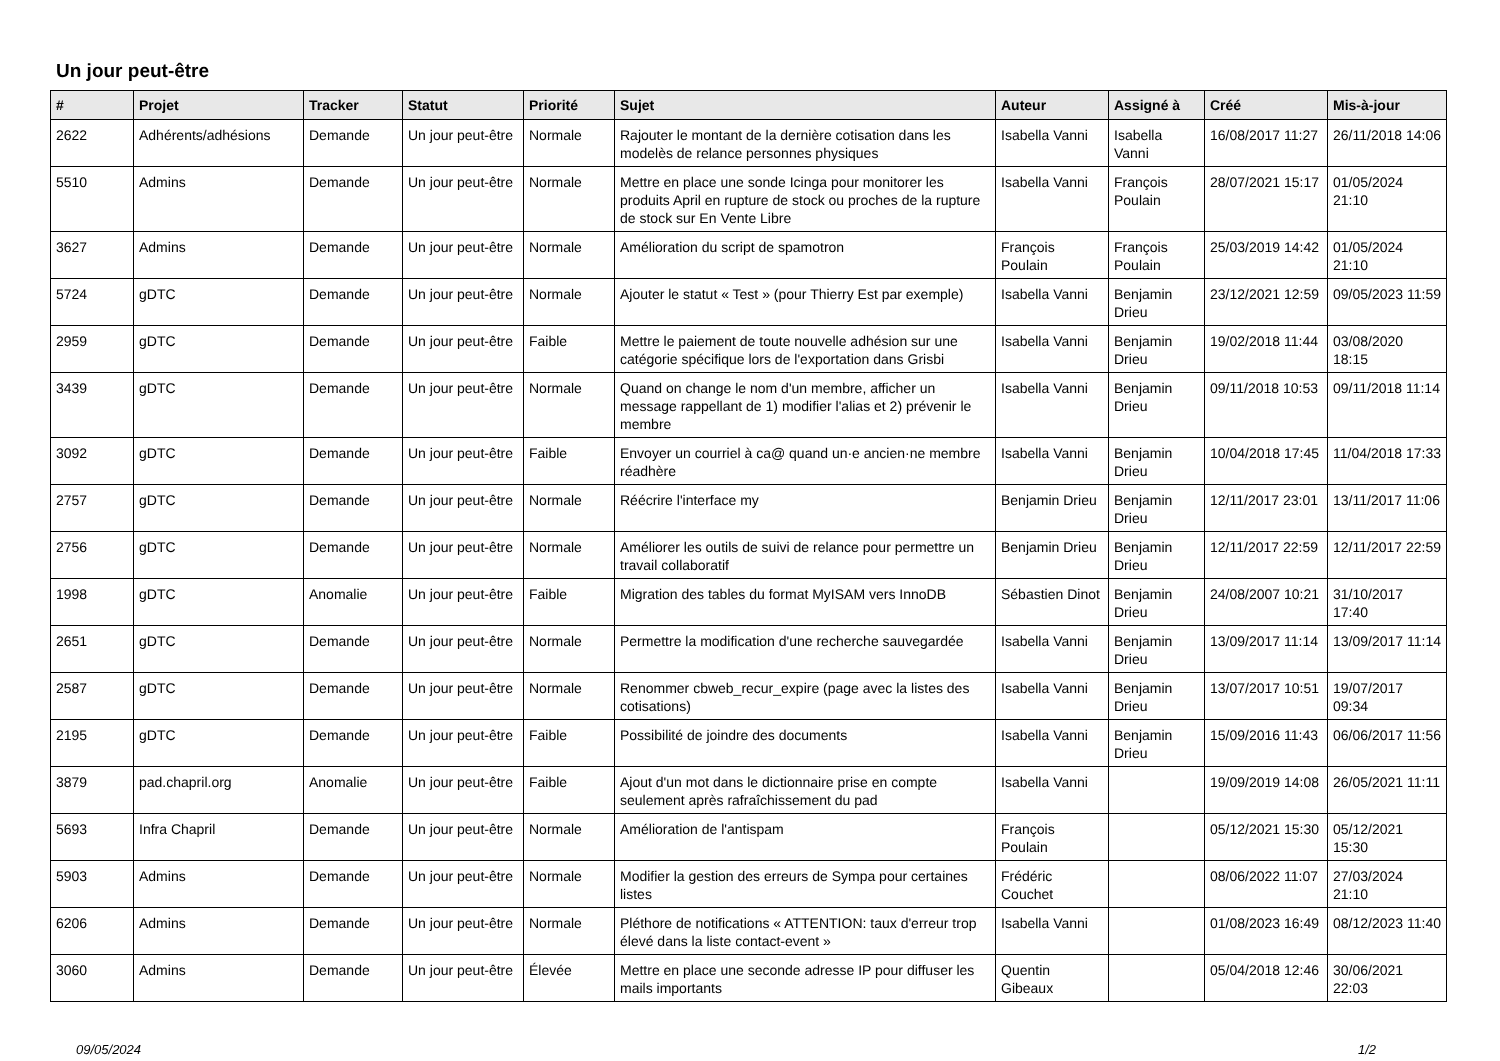Un jour peut-être
| # | Projet | Tracker | Statut | Priorité | Sujet | Auteur | Assigné à | Créé | Mis-à-jour |
| --- | --- | --- | --- | --- | --- | --- | --- | --- | --- |
| 2622 | Adhérents/adhésions | Demande | Un jour peut-être | Normale | Rajouter le montant de la dernière cotisation dans les modelès de relance personnes physiques | Isabella Vanni | Isabella Vanni | 16/08/2017 11:27 | 26/11/2018 14:06 |
| 5510 | Admins | Demande | Un jour peut-être | Normale | Mettre en place une sonde Icinga pour monitorer les produits April en rupture de stock ou proches de la rupture de stock sur En Vente Libre | Isabella Vanni | François Poulain | 28/07/2021 15:17 | 01/05/2024 21:10 |
| 3627 | Admins | Demande | Un jour peut-être | Normale | Amélioration du script de spamotron | François Poulain | François Poulain | 25/03/2019 14:42 | 01/05/2024 21:10 |
| 5724 | gDTC | Demande | Un jour peut-être | Normale | Ajouter le statut « Test » (pour Thierry Est par exemple) | Isabella Vanni | Benjamin Drieu | 23/12/2021 12:59 | 09/05/2023 11:59 |
| 2959 | gDTC | Demande | Un jour peut-être | Faible | Mettre le paiement de toute nouvelle adhésion sur une catégorie spécifique lors de l'exportation dans Grisbi | Isabella Vanni | Benjamin Drieu | 19/02/2018 11:44 | 03/08/2020 18:15 |
| 3439 | gDTC | Demande | Un jour peut-être | Normale | Quand on change le nom d'un membre, afficher un message rappellant de 1) modifier l'alias et 2) prévenir le membre | Isabella Vanni | Benjamin Drieu | 09/11/2018 10:53 | 09/11/2018 11:14 |
| 3092 | gDTC | Demande | Un jour peut-être | Faible | Envoyer un courriel à ca@ quand un·e ancien·ne membre réadhère | Isabella Vanni | Benjamin Drieu | 10/04/2018 17:45 | 11/04/2018 17:33 |
| 2757 | gDTC | Demande | Un jour peut-être | Normale | Réécrire l'interface my | Benjamin Drieu | Benjamin Drieu | 12/11/2017 23:01 | 13/11/2017 11:06 |
| 2756 | gDTC | Demande | Un jour peut-être | Normale | Améliorer les outils de suivi de relance pour permettre un travail collaboratif | Benjamin Drieu | Benjamin Drieu | 12/11/2017 22:59 | 12/11/2017 22:59 |
| 1998 | gDTC | Anomalie | Un jour peut-être | Faible | Migration des tables du format MyISAM vers InnoDB | Sébastien Dinot | Benjamin Drieu | 24/08/2007 10:21 | 31/10/2017 17:40 |
| 2651 | gDTC | Demande | Un jour peut-être | Normale | Permettre la modification d'une recherche sauvegardée | Isabella Vanni | Benjamin Drieu | 13/09/2017 11:14 | 13/09/2017 11:14 |
| 2587 | gDTC | Demande | Un jour peut-être | Normale | Renommer cbweb_recur_expire (page avec la listes des cotisations) | Isabella Vanni | Benjamin Drieu | 13/07/2017 10:51 | 19/07/2017 09:34 |
| 2195 | gDTC | Demande | Un jour peut-être | Faible | Possibilité de joindre des documents | Isabella Vanni | Benjamin Drieu | 15/09/2016 11:43 | 06/06/2017 11:56 |
| 3879 | pad.chapril.org | Anomalie | Un jour peut-être | Faible | Ajout d'un mot dans le dictionnaire prise en compte seulement après rafraîchissement du pad | Isabella Vanni | | 19/09/2019 14:08 | 26/05/2021 11:11 |
| 5693 | Infra Chapril | Demande | Un jour peut-être | Normale | Amélioration de l'antispam | François Poulain | | 05/12/2021 15:30 | 05/12/2021 15:30 |
| 5903 | Admins | Demande | Un jour peut-être | Normale | Modifier la gestion des erreurs de Sympa pour certaines listes | Frédéric Couchet | | 08/06/2022 11:07 | 27/03/2024 21:10 |
| 6206 | Admins | Demande | Un jour peut-être | Normale | Pléthore de notifications « ATTENTION: taux d'erreur trop élevé dans la liste contact-event » | Isabella Vanni | | 01/08/2023 16:49 | 08/12/2023 11:40 |
| 3060 | Admins | Demande | Un jour peut-être | Élevée | Mettre en place une seconde adresse IP pour diffuser les mails importants | Quentin Gibeaux | | 05/04/2018 12:46 | 30/06/2021 22:03 |
09/05/2024 1/2